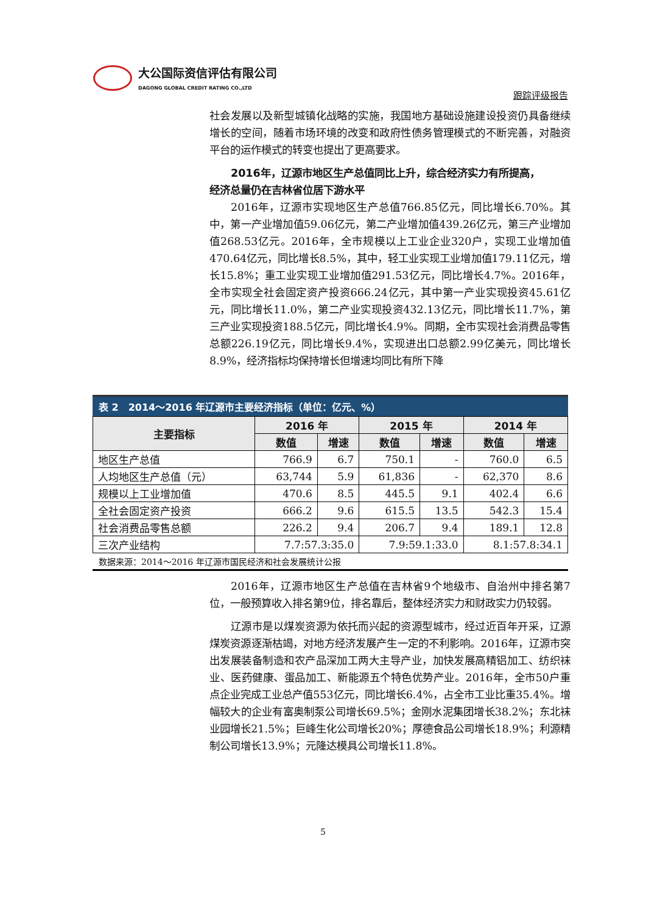大公国际资信评估有限公司
DAGONG GLOBAL CREDIT RATING CO.,LTD
跟踪评级报告
社会发展以及新型城镇化战略的实施，我国地方基础设施建设投资仍具备继续增长的空间，随着市场环境的改变和政府性债务管理模式的不断完善，对融资平台的运作模式的转变也提出了更高要求。
2016年，辽源市地区生产总值同比上升，综合经济实力有所提高，
经济总量仍在吉林省位居下游水平
2016年，辽源市实现地区生产总值766.85亿元，同比增长6.70%。其中，第一产业增加值59.06亿元，第二产业增加值439.26亿元，第三产业增加值268.53亿元。2016年，全市规模以上工业企业320户，实现工业增加值470.64亿元，同比增长8.5%，其中，轻工业实现工业增加值179.11亿元，增长15.8%；重工业实现工业增加值291.53亿元，同比增长4.7%。2016年，全市实现全社会固定资产投资666.24亿元，其中第一产业实现投资45.61亿元，同比增长11.0%，第二产业实现投资432.13亿元，同比增长11.7%，第三产业实现投资188.5亿元，同比增长4.9%。同期，全市实现社会消费品零售总额226.19亿元，同比增长9.4%，实现进出口总额2.99亿美元，同比增长8.9%，经济指标均保持增长但增速均同比有所下降
表 2　2014～2016 年辽源市主要经济指标（单位：亿元、%）
| 主要指标 | 2016 年 | | 2015 年 | | 2014 年 | |
| --- | --- | --- | --- | --- | --- | --- |
| | 数值 | 增速 | 数值 | 增速 | 数值 | 增速 |
| 地区生产总值 | 766.9 | 6.7 | 750.1 | - | 760.0 | 6.5 |
| 人均地区生产总值（元） | 63,744 | 5.9 | 61,836 | - | 62,370 | 8.6 |
| 规模以上工业增加值 | 470.6 | 8.5 | 445.5 | 9.1 | 402.4 | 6.6 |
| 全社会固定资产投资 | 666.2 | 9.6 | 615.5 | 13.5 | 542.3 | 15.4 |
| 社会消费品零售总额 | 226.2 | 9.4 | 206.7 | 9.4 | 189.1 | 12.8 |
| 三次产业结构 | 7.7:57.3:35.0 | | 7.9:59.1:33.0 | | 8.1:57.8:34.1 | |
数据来源：2014～2016 年辽源市国民经济和社会发展统计公报
2016年，辽源市地区生产总值在吉林省9个地级市、自治州中排名第7位，一般预算收入排名第9位，排名靠后，整体经济实力和财政实力仍较弱。
辽源市是以煤炭资源为依托而兴起的资源型城市，经过近百年开采，辽源煤炭资源逐渐枯竭，对地方经济发展产生一定的不利影响。2016年，辽源市突出发展装备制造和农产品深加工两大主导产业，加快发展高精铝加工、纺织袜业、医药健康、蛋品加工、新能源五个特色优势产业。2016年，全市50户重点企业完成工业总产值553亿元，同比增长6.4%，占全市工业比重35.4%。增幅较大的企业有富奥制泵公司增长69.5%；金刚水泥集团增长38.2%；东北袜业园增长21.5%；巨峰生化公司增长20%；厚德食品公司增长18.9%；利源精制公司增长13.9%；元隆达模具公司增长11.8%。
5